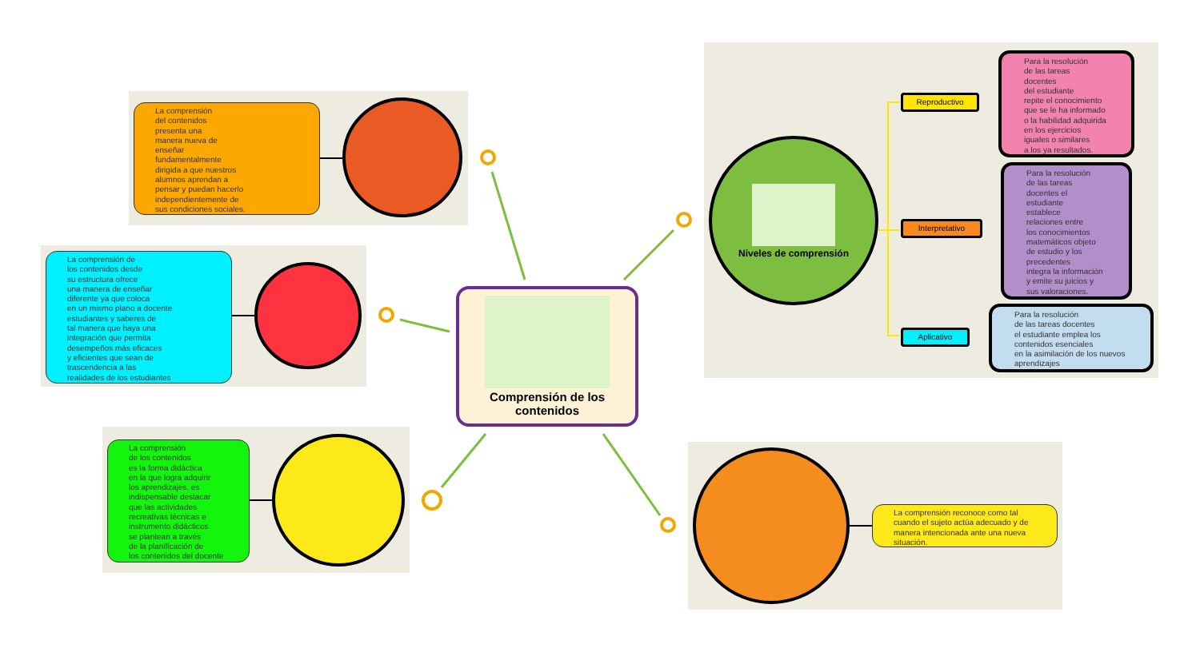La comprensión
del contenidos
presenta una
manera nueva de
enseñar
fundamentalmente
dirigida a que nuestros
alumnos aprendan a
pensar y puedan hacerlo
independientemente de
sus condiciones sociales.
La comprensión de
los contenidos desde
su estructura ofrece
una manera de enseñar
diferente ya que coloca
en un mismo plano a docente
estudiantes y saberes de
tal manera que haya una
integración que permita
desempeños más eficaces
y eficientes que sean de
trascendencia a las
realidades de los estudiantes
La comprensión
de los contenidos
es la forma didáctica
en la que logra adquirir
los aprendizajes, es
indispensable destacar
que las actividades
recreativas técnicas e
instrumento didácticos
se plantean a través
de la planificación de
los contenidos del docente
Comprensión de los
contenidos
Niveles de comprensión
Reproductivo
Interpretativo
Aplicativo
Para la resolución
de las tareas
docentes
del estudiante
repite el conocimiento
que se le ha informado
o la habilidad adquirida
en los ejercicios
iguales o similares
a los ya resultados.
Para la resolución
de las tareas
docentes el
estudiante
establece
relaciones entre
los conocimientos
matemáticos objeto
de estudio y los
precedentes
integra la información
y emite su juicios y
sus valoraciones.
Para la resolución
de las tareas docentes
el estudiante emplea los
contenidos esenciales
en la asimilación de los nuevos
aprendizajes
La comprensión reconoce como tal
cuando el sujeto actúa adecuado y de
manera intencionada ante una nueva
situación.